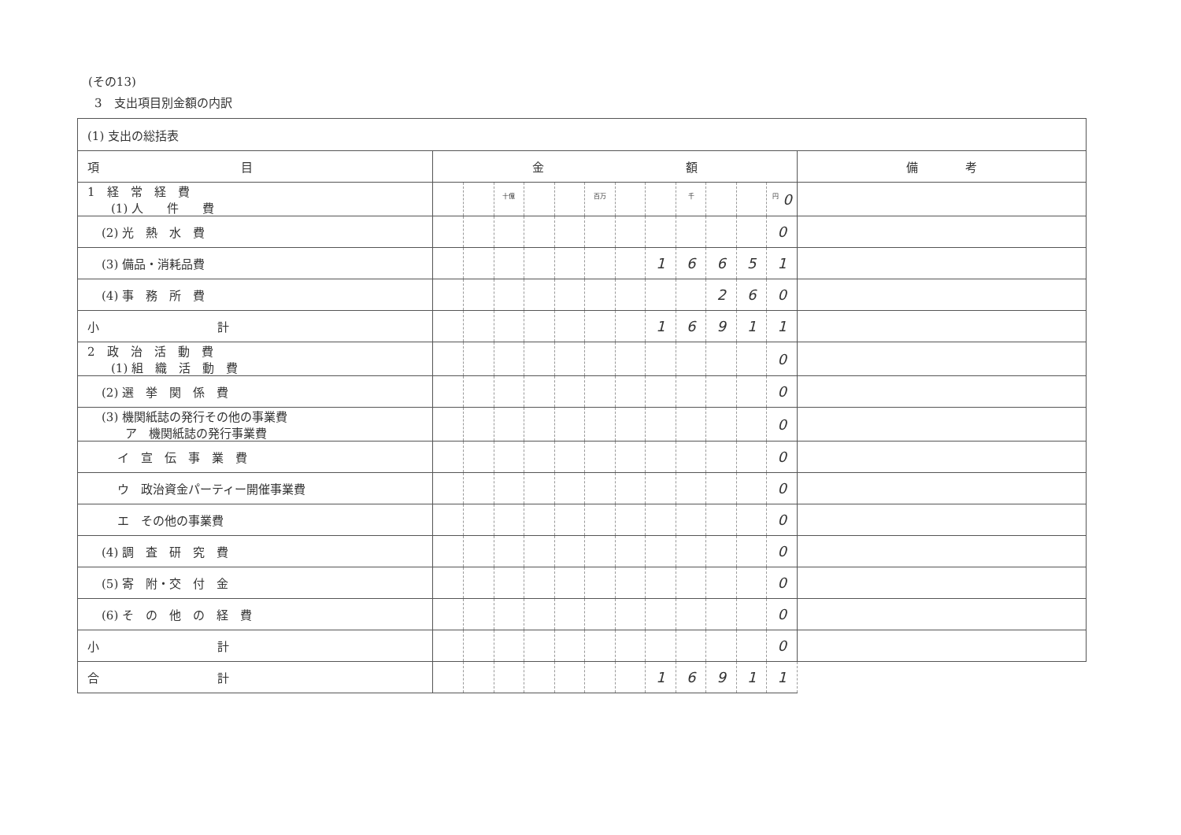(その13)
3　支出項目別金額の内訳
| (1) 支出の総括表 | | | | | | | | | | | | | |
| 項 目 | 金 額 | | | | | | | | | | | | 備 考 |
| 1 経 常 経 費 (1) 人 件 費 | | | 十億 | | | 百万 | | | 千 | | | 円 0 | |
| (2) 光 熱 水 費 | | | | | | | | | | | | 0 | |
| (3) 備品・消耗品費 | | | | | | | | 1 | 6 | 6 | 5 | 1 | |
| (4) 事 務 所 費 | | | | | | | | | | 2 | 6 | 0 | |
| 小 計 | | | | | | | | 1 | 6 | 9 | 1 | 1 | |
| 2 政 治 活 動 費 (1) 組 織 活 動 費 | | | | | | | | | | | | 0 | |
| (2) 選 挙 関 係 費 | | | | | | | | | | | | 0 | |
| (3) 機関紙誌の発行その他の事業費 ア 機関紙誌の発行事業費 | | | | | | | | | | | | 0 | |
| イ 宣 伝 事 業 費 | | | | | | | | | | | | 0 | |
| ウ 政治資金パーティー開催事業費 | | | | | | | | | | | | 0 | |
| エ その他の事業費 | | | | | | | | | | | | 0 | |
| (4) 調 査 研 究 費 | | | | | | | | | | | | 0 | |
| (5) 寄 附・交 付 金 | | | | | | | | | | | | 0 | |
| (6) そ の 他 の 経 費 | | | | | | | | | | | | 0 | |
| 小 計 | | | | | | | | | | | | 0 | |
| 合 計 | | | | | | | | 1 | 6 | 9 | 1 | 1 | |